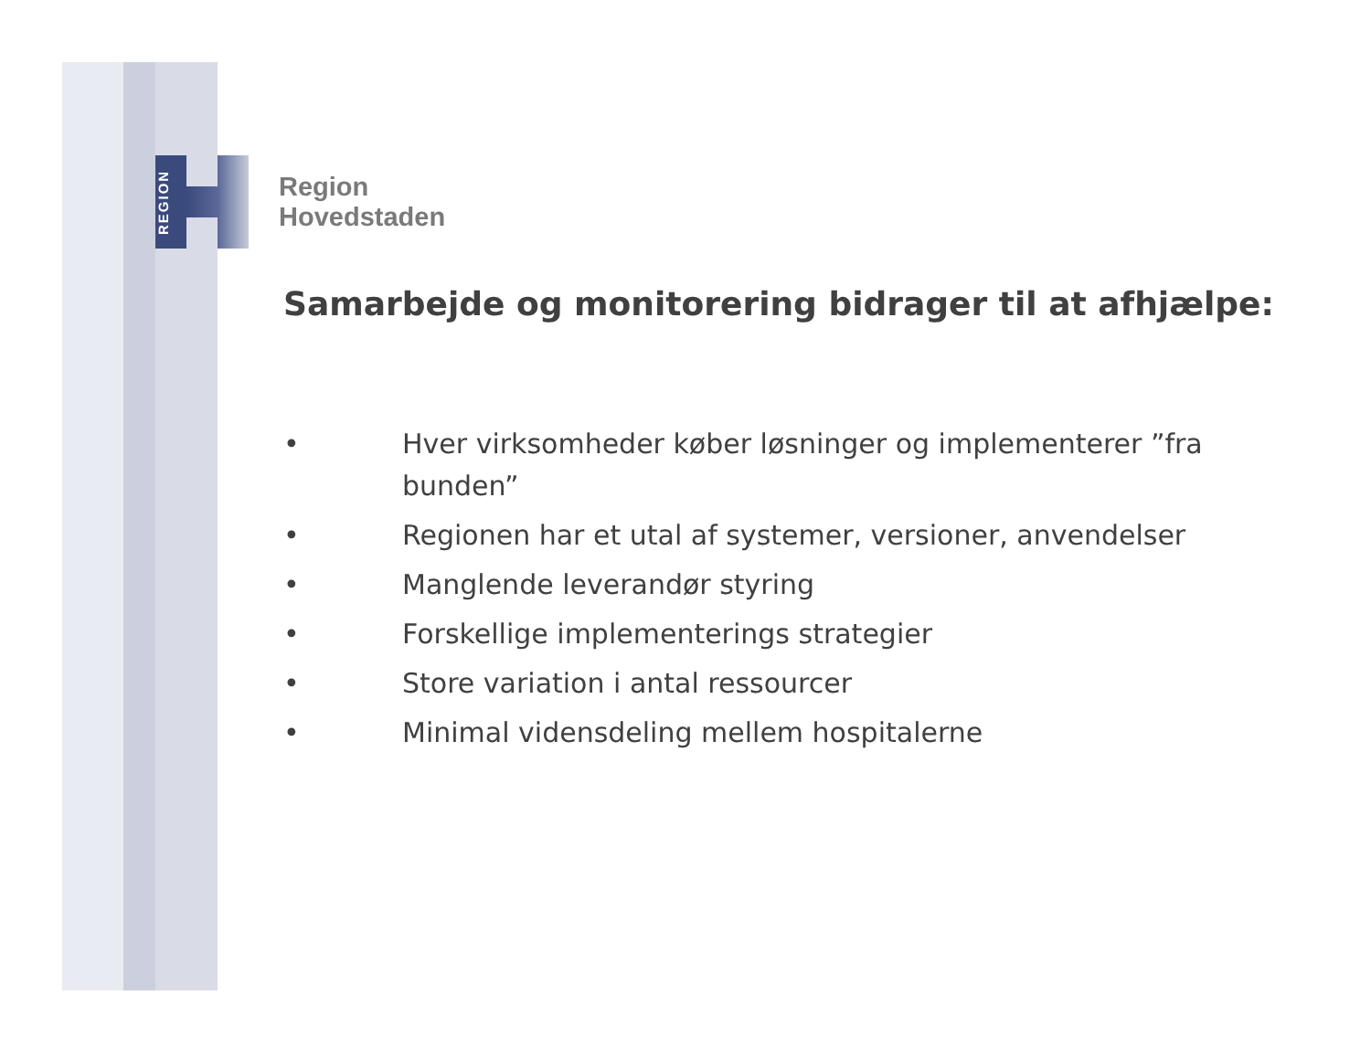REGION
Region
Hovedstaden
Samarbejde og monitorering bidrager til at afhjælpe:
• Hver virksomheder køber løsninger og implementerer ”fra bunden”
• Regionen har et utal af systemer, versioner, anvendelser
• Manglende leverandør styring
• Forskellige implementerings strategier
• Store variation i antal ressourcer
• Minimal vidensdeling mellem hospitalerne